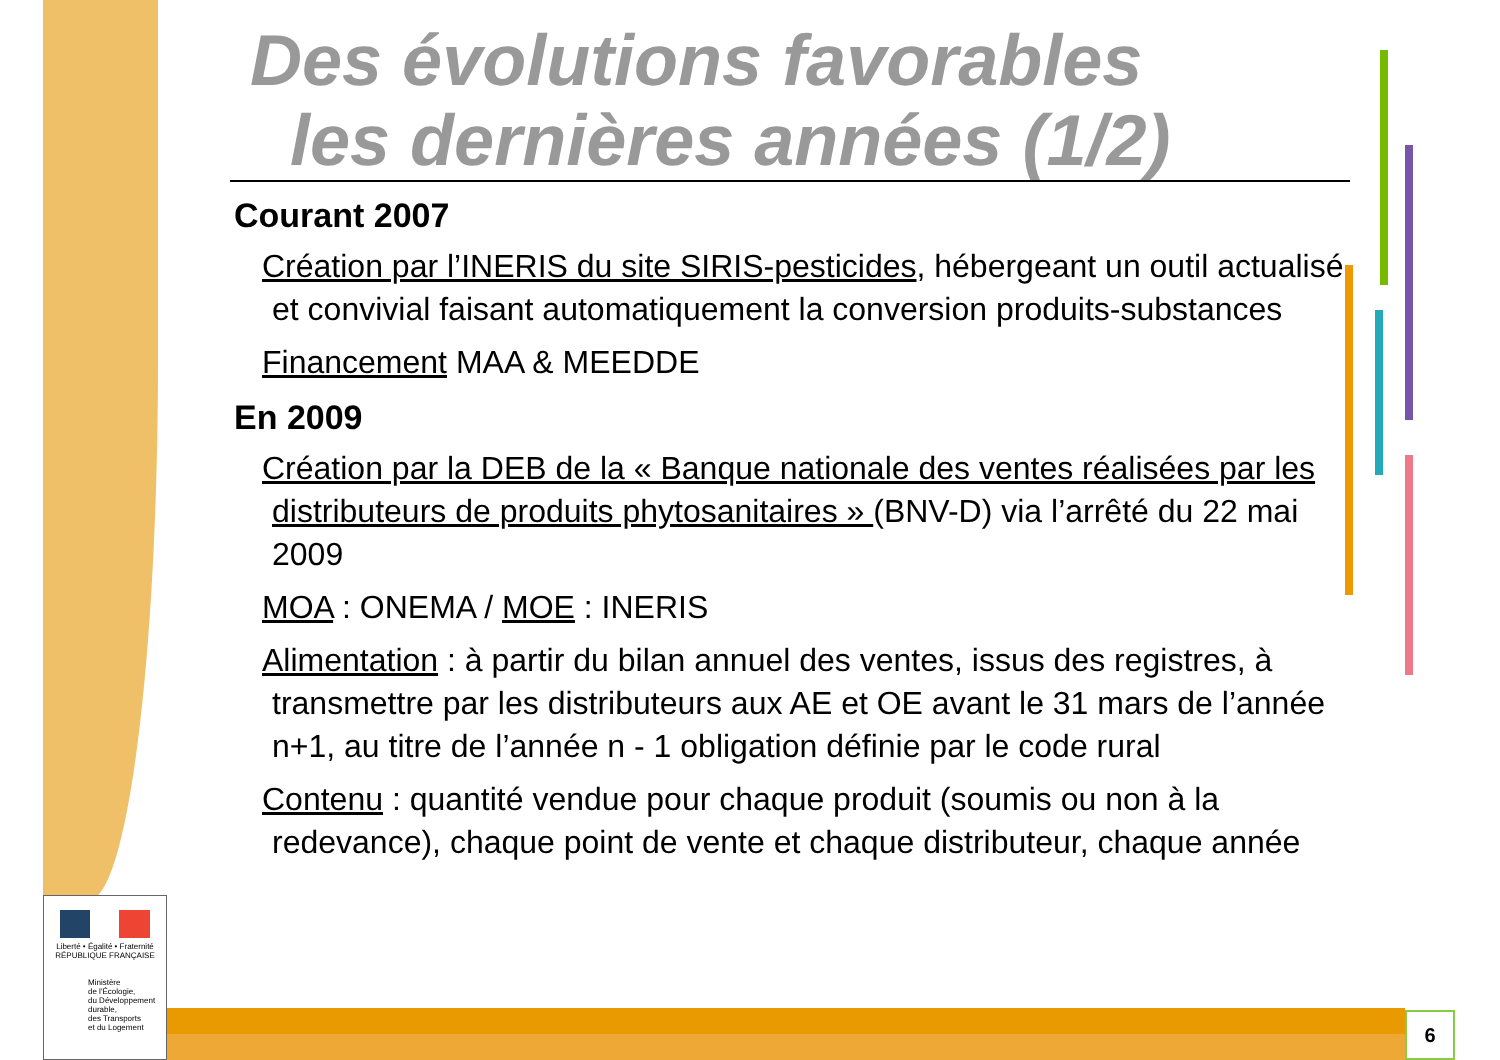Des évolutions favorables
les dernières années (1/2)
Courant 2007
Création par l’INERIS du site SIRIS-pesticides, hébergeant un outil actualisé et convivial faisant automatiquement la conversion produits-substances
Financement MAA & MEEDDE
En 2009
Création par la DEB de la « Banque nationale des ventes réalisées par les distributeurs de produits phytosanitaires » (BNV-D) via l’arrêté du 22 mai 2009
MOA : ONEMA / MOE : INERIS
Alimentation : à partir du bilan annuel des ventes, issus des registres, à transmettre par les distributeurs aux AE et OE avant le 31 mars de l’année n+1, au titre de l’année n - 1 obligation définie par le code rural
Contenu : quantité vendue pour chaque produit (soumis ou non à la redevance), chaque point de vente et chaque distributeur, chaque année
6
Liberté • Égalité • Fraternité
RÉPUBLIQUE FRANÇAISE
Ministère
de l'Écologie,
du Développement
durable,
des Transports
et du Logement